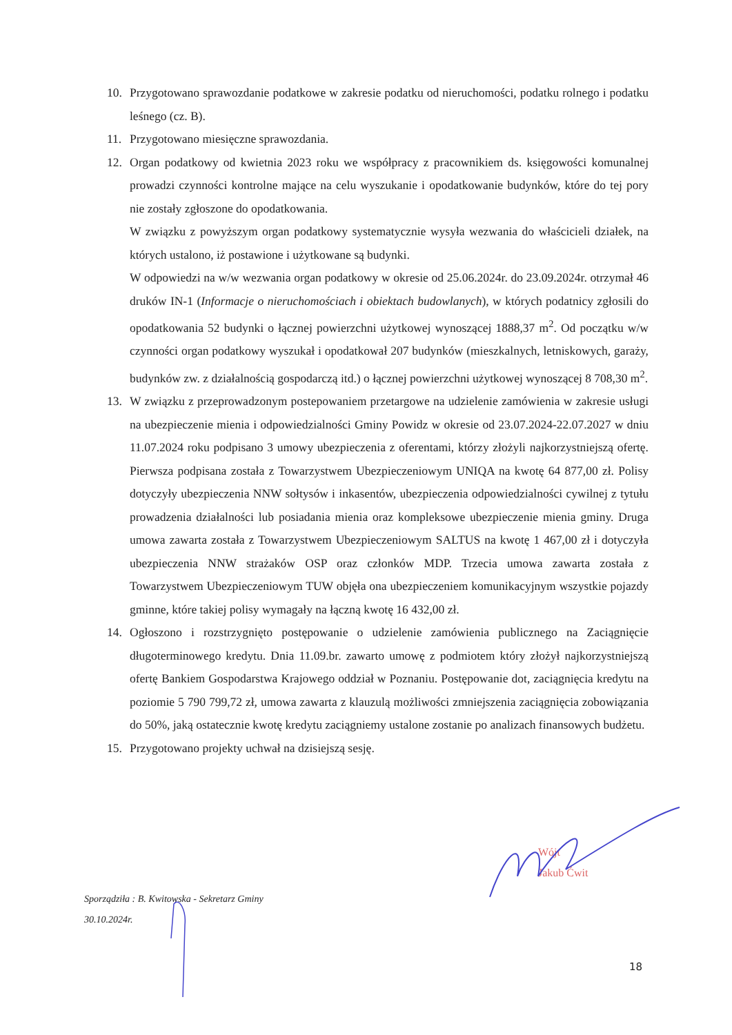10. Przygotowano sprawozdanie podatkowe w zakresie podatku od nieruchomości, podatku rolnego i podatku leśnego (cz. B).
11. Przygotowano miesięczne sprawozdania.
12. Organ podatkowy od kwietnia 2023 roku we współpracy z pracownikiem ds. księgowości komunalnej prowadzi czynności kontrolne mające na celu wyszukanie i opodatkowanie budynków, które do tej pory nie zostały zgłoszone do opodatkowania.
W związku z powyższym organ podatkowy systematycznie wysyła wezwania do właścicieli działek, na których ustalono, iż postawione i użytkowane są budynki.
W odpowiedzi na w/w wezwania organ podatkowy w okresie od 25.06.2024r. do 23.09.2024r. otrzymał 46 druków IN-1 (Informacje o nieruchomościach i obiektach budowlanych), w których podatnicy zgłosili do opodatkowania 52 budynki o łącznej powierzchni użytkowej wynoszącej 1888,37 m<sup>2</sup>. Od początku w/w czynności organ podatkowy wyszukał i opodatkował 207 budynków (mieszkalnych, letniskowych, garaży, budynków zw. z działalnością gospodarczą itd.) o łącznej powierzchni użytkowej wynoszącej 8 708,30 m<sup>2</sup>.
13. W związku z przeprowadzonym postepowaniem przetargowe na udzielenie zamówienia w zakresie usługi na ubezpieczenie mienia i odpowiedzialności Gminy Powidz w okresie od 23.07.2024-22.07.2027 w dniu 11.07.2024 roku podpisano 3 umowy ubezpieczenia z oferentami, którzy złożyli najkorzystniejszą ofertę. Pierwsza podpisana została z Towarzystwem Ubezpieczeniowym UNIQA na kwotę 64 877,00 zł. Polisy dotyczyły ubezpieczenia NNW sołtysów i inkasentów, ubezpieczenia odpowiedzialności cywilnej z tytułu prowadzenia działalności lub posiadania mienia oraz kompleksowe ubezpieczenie mienia gminy. Druga umowa zawarta została z Towarzystwem Ubezpieczeniowym SALTUS na kwotę 1 467,00 zł i dotyczyła ubezpieczenia NNW strażaków OSP oraz członków MDP. Trzecia umowa zawarta została z Towarzystwem Ubezpieczeniowym TUW objęła ona ubezpieczeniem komunikacyjnym wszystkie pojazdy gminne, które takiej polisy wymagały na łączną kwotę 16 432,00 zł.
14. Ogłoszono i rozstrzygnięto postępowanie o udzielenie zamówienia publicznego na Zaciągnięcie długoterminowego kredytu. Dnia 11.09.br. zawarto umowę z podmiotem który złożył najkorzystniejszą ofertę Bankiem Gospodarstwa Krajowego oddział w Poznaniu. Postępowanie dot, zaciągnięcia kredytu na poziomie 5 790 799,72 zł, umowa zawarta z klauzulą możliwości zmniejszenia zaciągnięcia zobowiązania do 50%, jaką ostatecznie kwotę kredytu zaciągniemy ustalone zostanie po analizach finansowych budżetu.
15. Przygotowano projekty uchwał na dzisiejszą sesję.
Wójt
Jakub Ćwit
Sporządziła : B. Kwitowska - Sekretarz Gminy
30.10.2024r.
18